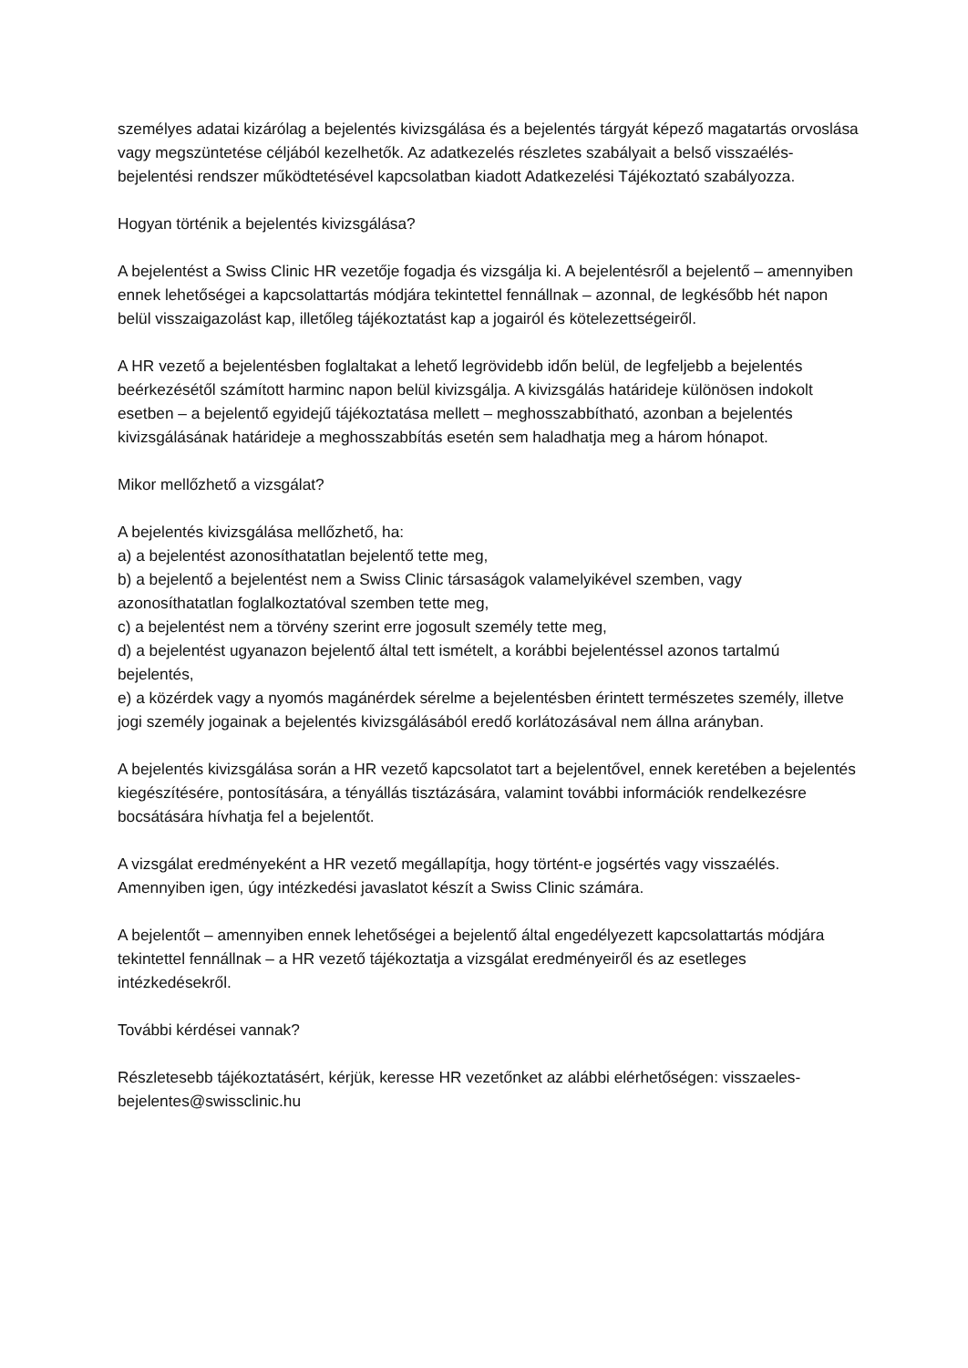személyes adatai kizárólag a bejelentés kivizsgálása és a bejelentés tárgyát képező magatartás orvoslása vagy megszüntetése céljából kezelhetők. Az adatkezelés részletes szabályait a belső visszaélés-bejelentési rendszer működtetésével kapcsolatban kiadott Adatkezelési Tájékoztató szabályozza.
Hogyan történik a bejelentés kivizsgálása?
A bejelentést a Swiss Clinic HR vezetője fogadja és vizsgálja ki. A bejelentésről a bejelentő – amennyiben ennek lehetőségei a kapcsolattartás módjára tekintettel fennállnak – azonnal, de legkésőbb hét napon belül visszaigazolást kap, illetőleg tájékoztatást kap a jogairól és kötelezettségeiről.
A HR vezető a bejelentésben foglaltakat a lehető legrövidebb időn belül, de legfeljebb a bejelentés beérkezésétől számított harminc napon belül kivizsgálja. A kivizsgálás határideje különösen indokolt esetben – a bejelentő egyidejű tájékoztatása mellett – meghosszabbítható, azonban a bejelentés kivizsgálásának határideje a meghosszabbítás esetén sem haladhatja meg a három hónapot.
Mikor mellőzhető a vizsgálat?
A bejelentés kivizsgálása mellőzhető, ha:
a) a bejelentést azonosíthatatlan bejelentő tette meg,
b) a bejelentő a bejelentést nem a Swiss Clinic társaságok valamelyikével szemben, vagy azonosíthatatlan foglalkoztatóval szemben tette meg,
c) a bejelentést nem a törvény szerint erre jogosult személy tette meg,
d) a bejelentést ugyanazon bejelentő által tett ismételt, a korábbi bejelentéssel azonos tartalmú bejelentés,
e) a közérdek vagy a nyomós magánérdek sérelme a bejelentésben érintett természetes személy, illetve jogi személy jogainak a bejelentés kivizsgálásából eredő korlátozásával nem állna arányban.
A bejelentés kivizsgálása során a HR vezető kapcsolatot tart a bejelentővel, ennek keretében a bejelentés kiegészítésére, pontosítására, a tényállás tisztázására, valamint további információk rendelkezésre bocsátására hívhatja fel a bejelentőt.
A vizsgálat eredményeként a HR vezető megállapítja, hogy történt-e jogsértés vagy visszaélés. Amennyiben igen, úgy intézkedési javaslatot készít a Swiss Clinic számára.
A bejelentőt – amennyiben ennek lehetőségei a bejelentő által engedélyezett kapcsolattartás módjára tekintettel fennállnak – a HR vezető tájékoztatja a vizsgálat eredményeiről és az esetleges intézkedésekről.
További kérdései vannak?
Részletesebb tájékoztatásért, kérjük, keresse HR vezetőnket az alábbi elérhetőségen: visszaeles-bejelentes@swissclinic.hu